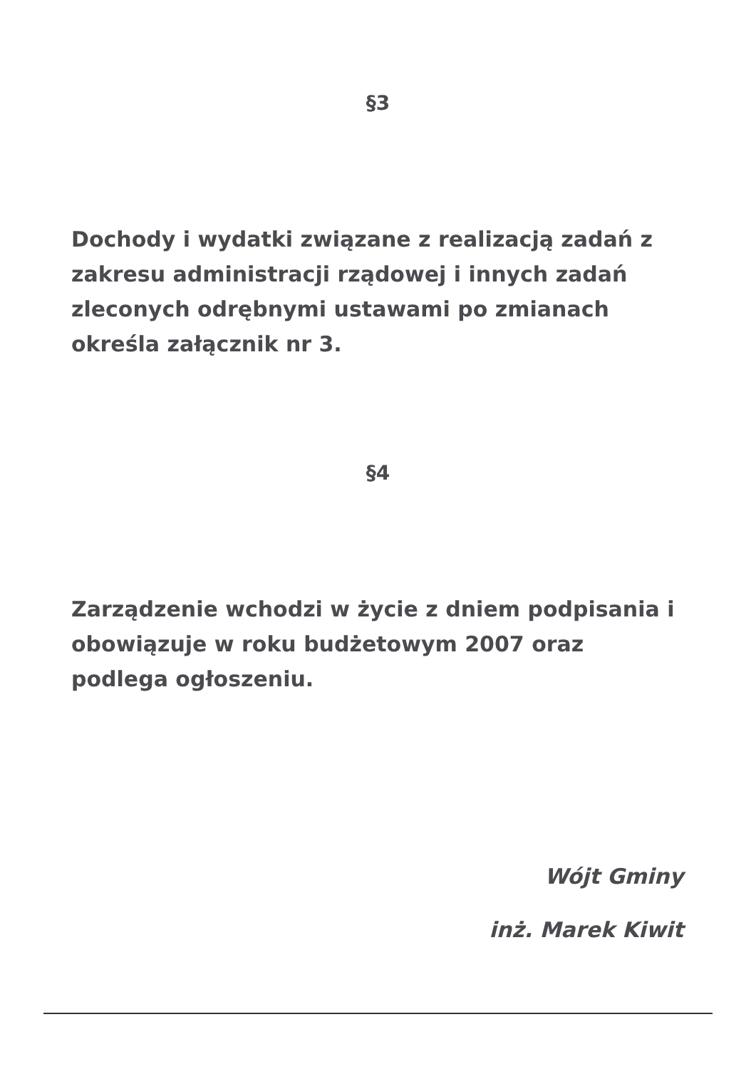§3
Dochody i wydatki związane z realizacją zadań z zakresu administracji rządowej i innych zadań zleconych odrębnymi ustawami po zmianach określa załącznik nr 3.
§4
Zarządzenie wchodzi w życie z dniem podpisania i obowiązuje w roku budżetowym 2007 oraz podlega ogłoszeniu.
Wójt Gminy
inż. Marek Kiwit